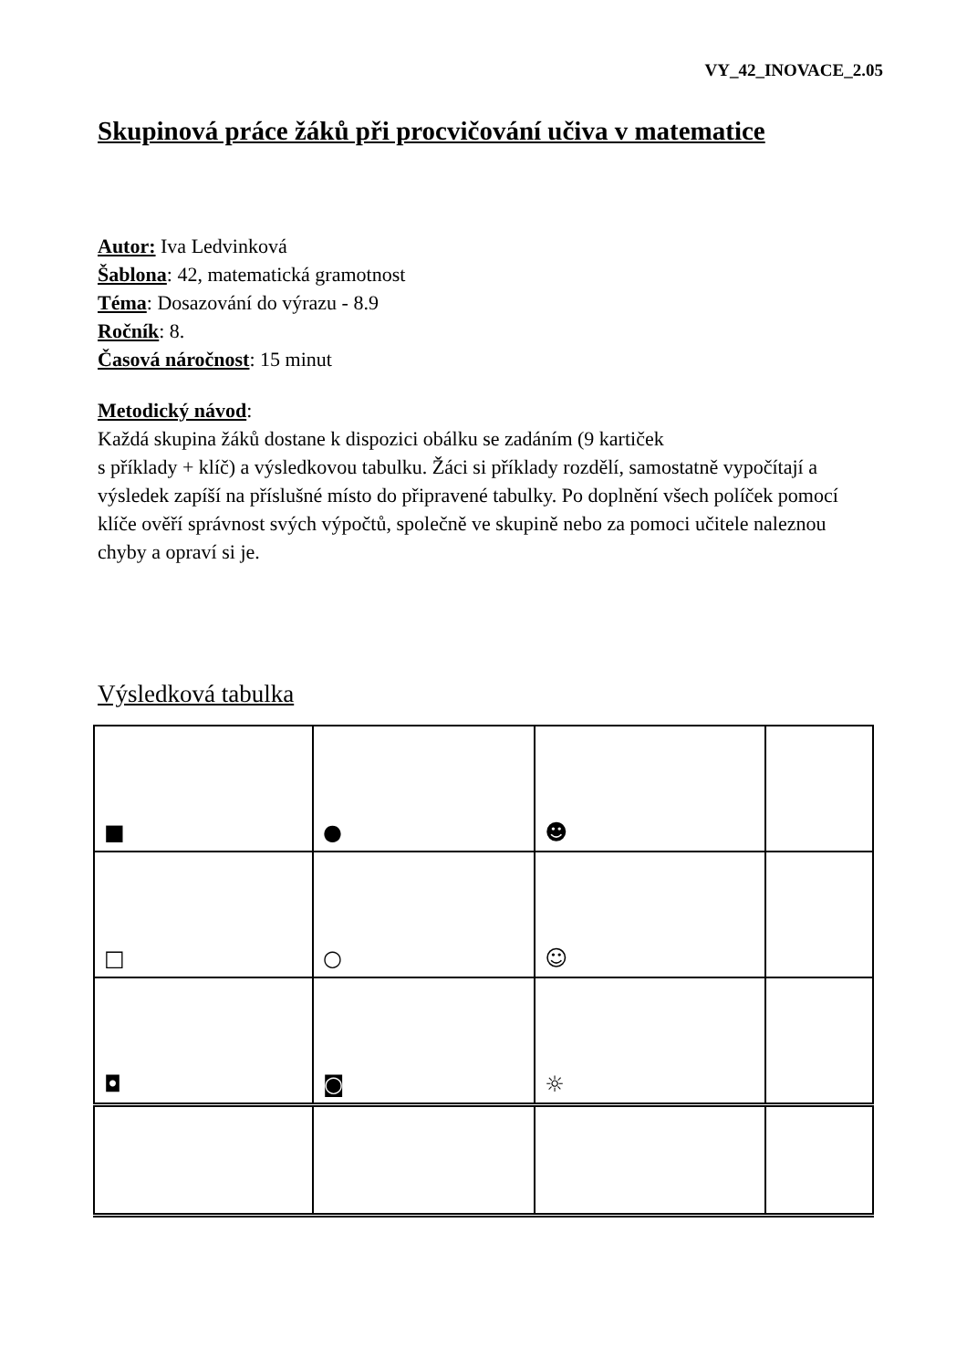VY_42_INOVACE_2.05
Skupinová práce žáků při procvičování učiva v matematice
Autor: Iva Ledvinková
Šablona: 42, matematická gramotnost
Téma: Dosazování do výrazu - 8.9
Ročník: 8.
Časová náročnost: 15 minut
Metodický návod:
Každá skupina žáků dostane k dispozici obálku se zadáním (9 kartiček
s příklady + klíč) a výsledkovou tabulku. Žáci si příklady rozdělí, samostatně vypočítají a výsledek zapíší na příslušné místo do připravené tabulky. Po doplnění všech políček pomocí klíče ověří správnost svých výpočtů, společně ve skupině nebo za pomoci učitele naleznou chyby a opraví si je.
Výsledková tabulka
| ■ | ● | ☻ | |
| □ | ○ | ☺ | |
| ◘ | ◙ | ☼ | |